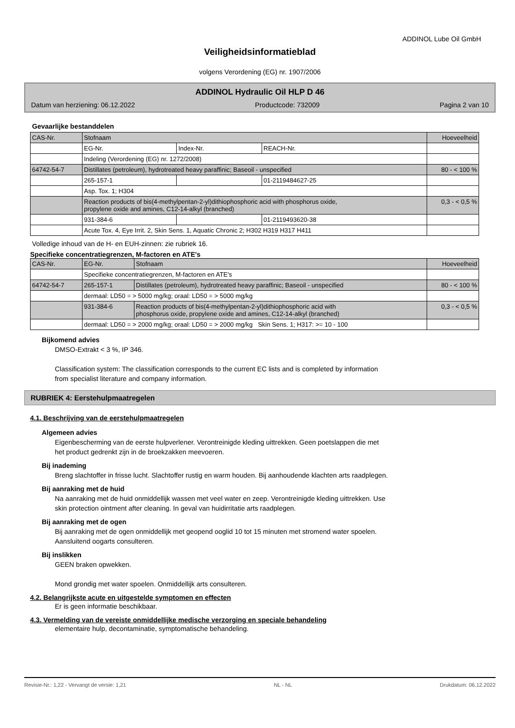ADDINOL Lube Oil GmbH
Veiligheidsinformatieblad
volgens Verordening (EG) nr. 1907/2006
ADDINOL Hydraulic Oil HLP D 46
Datum van herziening: 06.12.2022 Productcode: 732009 Pagina 2 van 10
Gevaarlijke bestanddelen
| CAS-Nr. | Stofnaam | | | Hoeveelheid |
| | EG-Nr. | Index-Nr. | REACH-Nr. | |
| | Indeling (Verordening (EG) nr. 1272/2008) | | | |
| 64742-54-7 | Distillates (petroleum), hydrotreated heavy paraffinic; Baseoil - unspecified | | | 80 - < 100 % |
| | 265-157-1 | | 01-2119484627-25 | |
| | Asp. Tox. 1; H304 | | | |
| | Reaction products of bis(4-methylpentan-2-yl)dithiophosphoric acid with phosphorus oxide, propylene oxide and amines, C12-14-alkyl (branched) | | | 0,3 - < 0,5 % |
| | 931-384-6 | | 01-2119493620-38 | |
| | Acute Tox. 4, Eye Irrit. 2, Skin Sens. 1, Aquatic Chronic 2; H302 H319 H317 H411 | | | |
Volledige inhoud van de H- en EUH-zinnen: zie rubriek 16.
Specifieke concentratiegrenzen, M-factoren en ATE's
| CAS-Nr. | EG-Nr. | Stofnaam | Hoeveelheid |
| | Specifieke concentratiegrenzen, M-factoren en ATE's | | |
| 64742-54-7 | 265-157-1 | Distillates (petroleum), hydrotreated heavy paraffinic; Baseoil - unspecified | 80 - < 100 % |
| | dermaal: LD50 = > 5000 mg/kg; oraal: LD50 = > 5000 mg/kg | | |
| | 931-384-6 | Reaction products of bis(4-methylpentan-2-yl)dithiophosphoric acid with phosphorus oxide, propylene oxide and amines, C12-14-alkyl (branched) | 0,3 - < 0,5 % |
| | dermaal: LD50 = > 2000 mg/kg; oraal: LD50 = > 2000 mg/kg Skin Sens. 1; H317: >= 10 - 100 | | |
Bijkomend advies
DMSO-Extrakt < 3 %, IP 346.
Classification system: The classification corresponds to the current EC lists and is completed by information
from specialist literature and company information.
RUBRIEK 4: Eerstehulpmaatregelen
4.1. Beschrijving van de eerstehulpmaatregelen
Algemeen advies
Eigenbescherming van de eerste hulpverlener. Verontreinigde kleding uittrekken. Geen poetslappen die met
het product gedrenkt zijn in de broekzakken meevoeren.
Bij inademing
Breng slachtoffer in frisse lucht. Slachtoffer rustig en warm houden. Bij aanhoudende klachten arts raadplegen.
Bij aanraking met de huid
Na aanraking met de huid onmiddellijk wassen met veel water en zeep. Verontreinigde kleding uittrekken. Use
skin protection ointment after cleaning. In geval van huidirritatie arts raadplegen.
Bij aanraking met de ogen
Bij aanraking met de ogen onmiddellijk met geopend ooglid 10 tot 15 minuten met stromend water spoelen.
Aansluitend oogarts consulteren.
Bij inslikken
GEEN braken opwekken.
Mond grondig met water spoelen. Onmiddellijk arts consulteren.
4.2. Belangrijkste acute en uitgestelde symptomen en effecten
Er is geen informatie beschikbaar.
4.3. Vermelding van de vereiste onmiddellijke medische verzorging en speciale behandeling
elementaire hulp, decontaminatie, symptomatische behandeling.
Revisie-Nr.: 1,22 - Vervangt de versie: 1,21 NL - NL Drukdatum: 06.12.2022